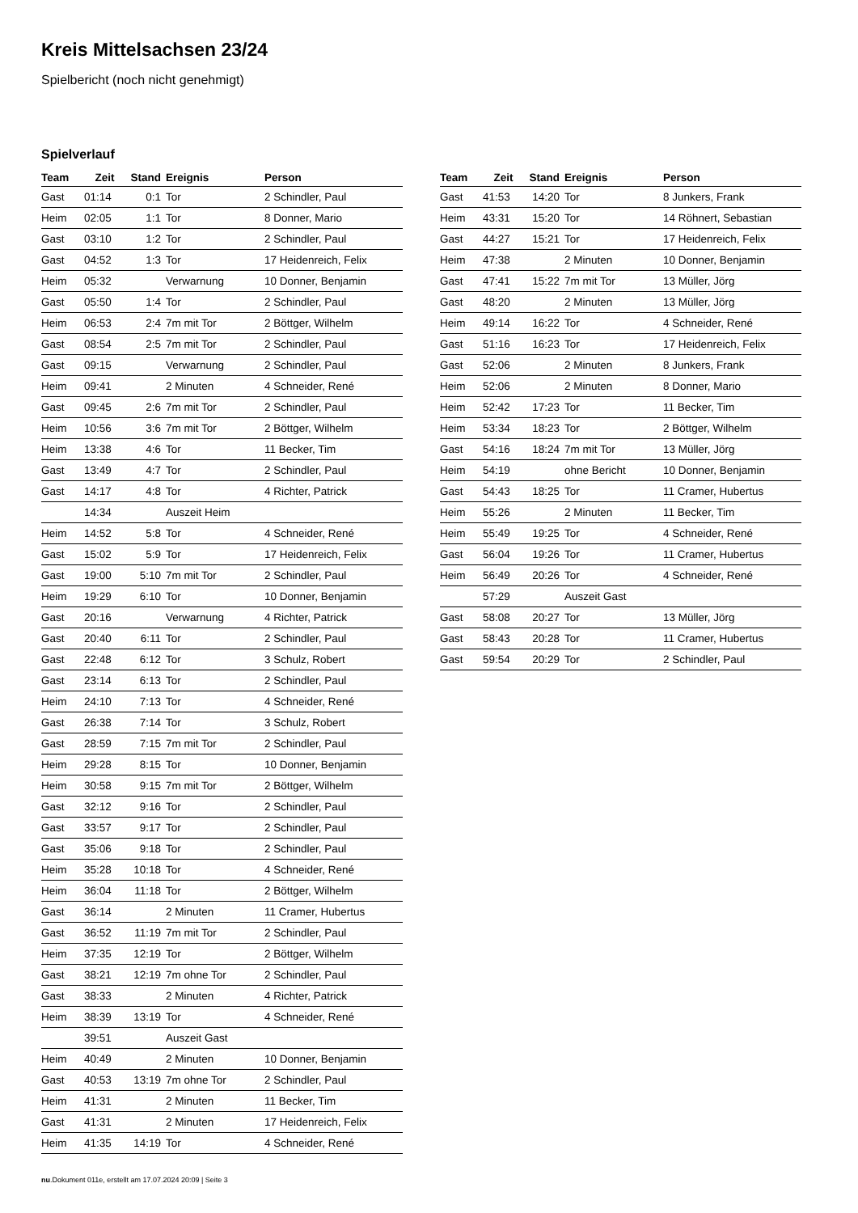Kreis Mittelsachsen 23/24
Spielbericht (noch nicht genehmigt)
Spielverlauf
| Team | Zeit | Stand | Ereignis | Person |
| --- | --- | --- | --- | --- |
| Gast | 01:14 | 0:1 | Tor | 2 Schindler, Paul |
| Heim | 02:05 | 1:1 | Tor | 8 Donner, Mario |
| Gast | 03:10 | 1:2 | Tor | 2 Schindler, Paul |
| Gast | 04:52 | 1:3 | Tor | 17 Heidenreich, Felix |
| Heim | 05:32 | | Verwarnung | 10 Donner, Benjamin |
| Gast | 05:50 | 1:4 | Tor | 2 Schindler, Paul |
| Heim | 06:53 | 2:4 | 7m mit Tor | 2 Böttger, Wilhelm |
| Gast | 08:54 | 2:5 | 7m mit Tor | 2 Schindler, Paul |
| Gast | 09:15 | | Verwarnung | 2 Schindler, Paul |
| Heim | 09:41 | | 2 Minuten | 4 Schneider, René |
| Gast | 09:45 | 2:6 | 7m mit Tor | 2 Schindler, Paul |
| Heim | 10:56 | 3:6 | 7m mit Tor | 2 Böttger, Wilhelm |
| Heim | 13:38 | 4:6 | Tor | 11 Becker, Tim |
| Gast | 13:49 | 4:7 | Tor | 2 Schindler, Paul |
| Gast | 14:17 | 4:8 | Tor | 4 Richter, Patrick |
| | 14:34 | | Auszeit Heim | |
| Heim | 14:52 | 5:8 | Tor | 4 Schneider, René |
| Gast | 15:02 | 5:9 | Tor | 17 Heidenreich, Felix |
| Gast | 19:00 | 5:10 | 7m mit Tor | 2 Schindler, Paul |
| Heim | 19:29 | 6:10 | Tor | 10 Donner, Benjamin |
| Gast | 20:16 | | Verwarnung | 4 Richter, Patrick |
| Gast | 20:40 | 6:11 | Tor | 2 Schindler, Paul |
| Gast | 22:48 | 6:12 | Tor | 3 Schulz, Robert |
| Gast | 23:14 | 6:13 | Tor | 2 Schindler, Paul |
| Heim | 24:10 | 7:13 | Tor | 4 Schneider, René |
| Gast | 26:38 | 7:14 | Tor | 3 Schulz, Robert |
| Gast | 28:59 | 7:15 | 7m mit Tor | 2 Schindler, Paul |
| Heim | 29:28 | 8:15 | Tor | 10 Donner, Benjamin |
| Heim | 30:58 | 9:15 | 7m mit Tor | 2 Böttger, Wilhelm |
| Gast | 32:12 | 9:16 | Tor | 2 Schindler, Paul |
| Gast | 33:57 | 9:17 | Tor | 2 Schindler, Paul |
| Gast | 35:06 | 9:18 | Tor | 2 Schindler, Paul |
| Heim | 35:28 | 10:18 | Tor | 4 Schneider, René |
| Heim | 36:04 | 11:18 | Tor | 2 Böttger, Wilhelm |
| Gast | 36:14 | | 2 Minuten | 11 Cramer, Hubertus |
| Gast | 36:52 | 11:19 | 7m mit Tor | 2 Schindler, Paul |
| Heim | 37:35 | 12:19 | Tor | 2 Böttger, Wilhelm |
| Gast | 38:21 | 12:19 | 7m ohne Tor | 2 Schindler, Paul |
| Gast | 38:33 | | 2 Minuten | 4 Richter, Patrick |
| Heim | 38:39 | 13:19 | Tor | 4 Schneider, René |
| | 39:51 | | Auszeit Gast | |
| Heim | 40:49 | | 2 Minuten | 10 Donner, Benjamin |
| Gast | 40:53 | 13:19 | 7m ohne Tor | 2 Schindler, Paul |
| Heim | 41:31 | | 2 Minuten | 11 Becker, Tim |
| Gast | 41:31 | | 2 Minuten | 17 Heidenreich, Felix |
| Heim | 41:35 | 14:19 | Tor | 4 Schneider, René |
| Team | Zeit | Stand | Ereignis | Person |
| --- | --- | --- | --- | --- |
| Gast | 41:53 | 14:20 | Tor | 8 Junkers, Frank |
| Heim | 43:31 | 15:20 | Tor | 14 Röhnert, Sebastian |
| Gast | 44:27 | 15:21 | Tor | 17 Heidenreich, Felix |
| Heim | 47:38 | | 2 Minuten | 10 Donner, Benjamin |
| Gast | 47:41 | 15:22 | 7m mit Tor | 13 Müller, Jörg |
| Gast | 48:20 | | 2 Minuten | 13 Müller, Jörg |
| Heim | 49:14 | 16:22 | Tor | 4 Schneider, René |
| Gast | 51:16 | 16:23 | Tor | 17 Heidenreich, Felix |
| Gast | 52:06 | | 2 Minuten | 8 Junkers, Frank |
| Heim | 52:06 | | 2 Minuten | 8 Donner, Mario |
| Heim | 52:42 | 17:23 | Tor | 11 Becker, Tim |
| Heim | 53:34 | 18:23 | Tor | 2 Böttger, Wilhelm |
| Gast | 54:16 | 18:24 | 7m mit Tor | 13 Müller, Jörg |
| Heim | 54:19 | | ohne Bericht | 10 Donner, Benjamin |
| Gast | 54:43 | 18:25 | Tor | 11 Cramer, Hubertus |
| Heim | 55:26 | | 2 Minuten | 11 Becker, Tim |
| Heim | 55:49 | 19:25 | Tor | 4 Schneider, René |
| Gast | 56:04 | 19:26 | Tor | 11 Cramer, Hubertus |
| Heim | 56:49 | 20:26 | Tor | 4 Schneider, René |
| | 57:29 | | Auszeit Gast | |
| Gast | 58:08 | 20:27 | Tor | 13 Müller, Jörg |
| Gast | 58:43 | 20:28 | Tor | 11 Cramer, Hubertus |
| Gast | 59:54 | 20:29 | Tor | 2 Schindler, Paul |
nu.Dokument 011e, erstellt am 17.07.2024 20:09 | Seite 3